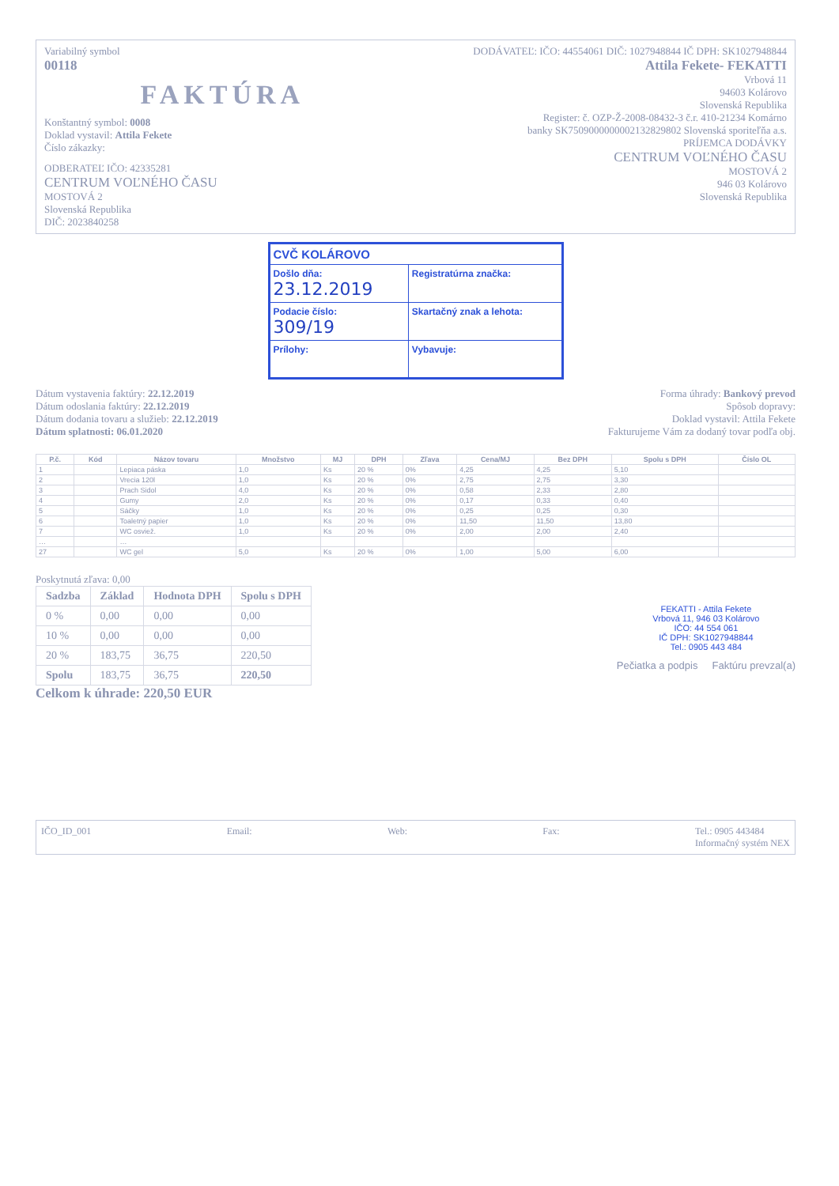Variabilný symbol
00118
FAKTÚRA
Konštantný symbol: 0008
Doklad vystavil: Attila Fekete
Číslo zákazky:
ODBERATEĽ IČO: 42335281
CENTRUM VOĽNÉHO ČASU
MOSTOVÁ 2
Slovenská Republika
DIČ: 2023840258
DODÁVATEĽ: IČO: 44554061 DIČ: 1027948844 IČ DPH: SK1027948844
Attila Fekete- FEKATTI
Vrbová 11
94603 Kolárovo
Slovenská Republika
Register: č. OZP-Ž-2008-08432-3 č.r. 410-21234 Komárno
banky SK7509000000002132829802 Slovenská sporiteľňa a.s.
PRÍJEMCA DODÁVKY
CENTRUM VOĽNÉHO ČASU
MOSTOVÁ 2
946 03 Kolárovo
Slovenská Republika
| CVČ KOLÁROVO | | |
| Došlo dňa: 23.12.2019 | | Registratúrna značka: |
| Podacie číslo: 309/19 | | Skartačný znak a lehota: |
| Prílohy: | Vybavuje: | |
Dátum vystavenia faktúry: 22.12.2019
Dátum odoslania faktúry: 22.12.2019
Dátum dodania tovaru a služieb: 22.12.2019
Dátum splatnosti: 06.01.2020
Forma úhrady: Bankový prevod
Spôsob dopravy:
Doklad vystavil: Attila Fekete
Fakturujeme Vám za dodaný tovar podľa obj.
| P.č. | Kód | Názov tovaru | Množstvo | MJ | DPH | Zľava | Cena/MJ | Bez DPH | Spolu s DPH | Číslo OL |
| --- | --- | --- | --- | --- | --- | --- | --- | --- | --- | --- |
| 1 | | Lepiaca páska | 1,0 | Ks | 20 % | 0% | 4,25 | 4,25 | 5,10 | |
| 2 | | Vrecia 120l | 1,0 | Ks | 20 % | 0% | 2,75 | 2,75 | 3,30 | |
| 3 | | Prach Sidol | 4,0 | Ks | 20 % | 0% | 0,58 | 2,33 | 2,80 | |
| 4 | | Gumy | 2,0 | Ks | 20 % | 0% | 0,17 | 0,33 | 0,40 | |
| 5 | | Sáčky | 1,0 | Ks | 20 % | 0% | 0,25 | 0,25 | 0,30 | |
| 6 | | Toaletný papier | 1,0 | Ks | 20 % | 0% | 11,50 | 11,50 | 13,80 | |
| 7 | | WC osviež. | 1,0 | Ks | 20 % | 0% | 2,00 | 2,00 | 2,40 | |
| … | | … | | | | | | | | |
| 27 | | WC gel | 5,0 | Ks | 20 % | 0% | 1,00 | 5,00 | 6,00 | |
Poskytnutá zľava: 0,00
| Sadzba | Základ | Hodnota DPH | Spolu s DPH |
| --- | --- | --- | --- |
| 0 % | 0,00 | 0,00 | 0,00 |
| 10 % | 0,00 | 0,00 | 0,00 |
| 20 % | 183,75 | 36,75 | 220,50 |
| Spolu | 183,75 | 36,75 | 220,50 |
Celkom k úhrade: 220,50 EUR
FEKATTI - Attila Fekete
Vrbová 11, 946 03 Kolárovo
IČO: 44 554 061
IČ DPH: SK1027948844
Tel.: 0905 443 484
Pečiatka a podpis Faktúru prevzal(a)
IČO_ID_001 Email: Web: Fax: Tel.: 0905 443484
Informačný systém NEX